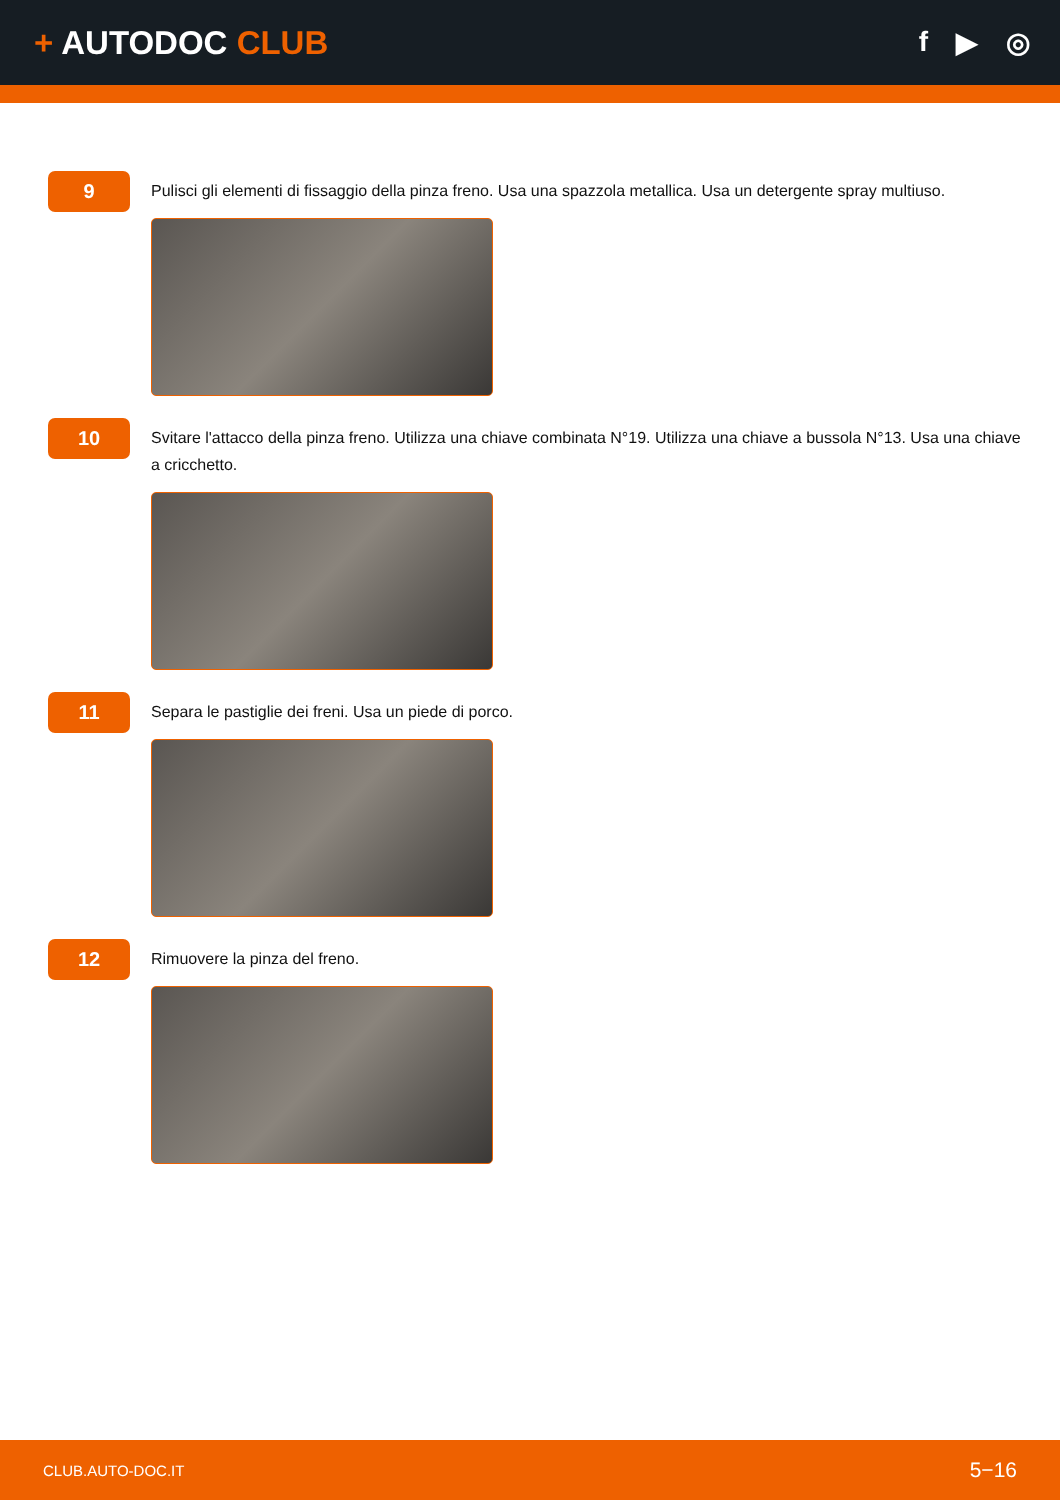+ AUTODOC CLUB
f ▶ ◎
9
Pulisci gli elementi di fissaggio della pinza freno. Usa una spazzola metallica. Usa un detergente spray multiuso.
10
Svitare l'attacco della pinza freno. Utilizza una chiave combinata N°19. Utilizza una chiave a bussola N°13. Usa una chiave a cricchetto.
11
Separa le pastiglie dei freni. Usa un piede di porco.
12
Rimuovere la pinza del freno.
CLUB.AUTO-DOC.IT 5−16